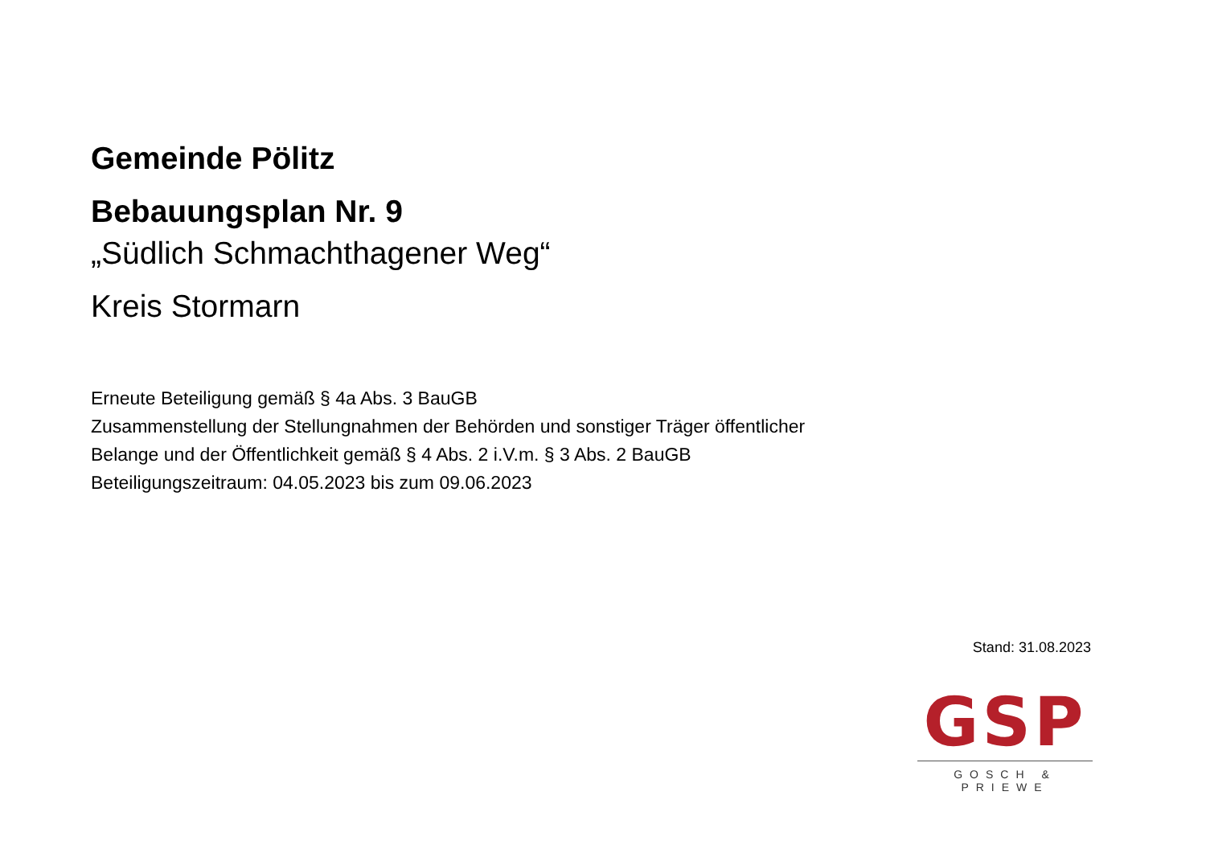Gemeinde Pölitz
Bebauungsplan Nr. 9
„Südlich Schmachthagener Weg“
Kreis Stormarn
Erneute Beteiligung gemäß § 4a Abs. 3 BauGB
Zusammenstellung der Stellungnahmen der Behörden und sonstiger Träger öffentlicher
Belange und der Öffentlichkeit gemäß § 4 Abs. 2 i.V.m. § 3 Abs. 2 BauGB
Beteiligungszeitraum: 04.05.2023 bis zum 09.06.2023
Stand: 31.08.2023
GSP
GOSCH & PRIEWE